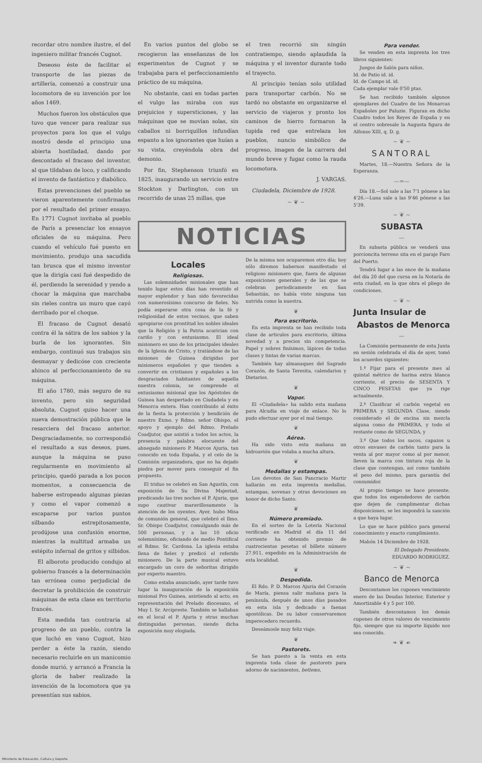recordar otro nombre ilustre, el del ingeniero militar francés Cugnot.
Deseoso éste de facilitar el transporte de las piezas de artillería, comenzó a construir una locomotora de su invención por los años 1469.
Muchos fueron los obstáculos que tuvo que vencer para realizar sus proyectos para los que el vulgo mostró desde el principio una abierta hostiladad, dando por descontado el fracaso del inventor, al que tildaban de loco, y calificando el invento de fantástico y diabólico.
Estas prevenciones del pueblo se vieron aparentemente confirmadas por el resultado del primer ensayo. En 1771 Cugnot invitaba al pueblo de París a presenciar los ensayos oficiales de su máquina. Pero cuando el vehículo fué puesto en movimiento, produjo una sacudida tan brusca que el mismo inventor que la dirigía casi fué despedido de él, perdiendo la serenidad y yendo a chocar la máquina que marchaba sin rieles contra un muro que cayó derribado por el choque.
El fracaso de Cugnot desató contra él la sátira de los sabios y la burla de los ignorantes. Sin embargo, continuó sus trabajos sin desmayar y dedicóse con creciente ahinco al perfeccionamiento de su máquina.
El año 1780, más seguro de su invento, pero sin seguridad absoluta, Cugnot quiso hacer una nueva demostración pública que le resarciera del fracaso anterior. Desgraciadamente, no correspondió el resultado a sus deseos, pues, aunque la máquina se puso regularmente en movimiento al principio, quedó parada a los pocos momentos, a consecuencia de haberse estropeado algunas piezas y como el vapor comenzó a escaparse por varios puntos silbando estrepitosamente, prodújose una confusión enorme, mientras la multitud armaba un estépito infernal de gritos y silbidos.
El alboroto producido condujo al gobierno francés a la determinación tan errónea como perjudicial de decretar la prohibición de construir máquinas de esta clase en territorio francés.
Esta medida tan contraria al progreso de un pueblo, contra la que luchó en vano Cugnot, hizo perder a éste la razón, siendo necesario recluirle en un manicomio donde murió, y arrancó a Francia la gloria de haber realizado la invención de la locomotora que ya presentían sus sabios.
En varios puntos del globo se recogieron las enseñanzas de los experimentos de Cugnot y se trabajaba para el perfeccionamiento práctico de su máquina,
No obstante, casi en todas partes el vulgo las miraba con sus prejuicios y supersticiones, y las máquinas que se movían solas, sin caballos ni borriquillos infundían espanto a los ignorantes que huían a su vista, creyéndola obra del demonio.
Por fin, Stephenson triunfó en 1825, inaugurando un servicio entre Stockton y Darlington, con un recorrido de unas 25 millas, que
el tren recorrió sin ningún contratiempo, siendo aplaudida la máquina y el inventor durante todo el trayecto.
Al principio tenían solo utilidad para transportar carbón. No se tardó no obstante en organizarse el servicio de viajeros y pronto los caminos de hierro formaron la tupida red que entrelaza los pueblos, nuncio simbólico de progreso, imagen de la carrera del mundo breve y fugaz como la rauda locomotora.
J. VARGAS.
Ciudadela, Diciembre de 1928.
~ ❦ ~
NOTICIAS
Locales
Religiosas.
Las solemnidades misionales que han tenido lugar estos días han revestido el mayor esplendor y han sido favorecidas con numerosísimo concurso de fieles. No podía esperarse otra cosa de la fé y religiosidad de estos vecinos, que saben apropiarse con prontitud los nobles ideales que la Religión y la Patria acarician con cariño y con entusiasmo. El ideal misionero es uno de los principales ideales de la Iglesia de Cristo, y tratándose de las misiones de Guinea dirigidas por misioneros españoles y que tienden a convertir en cristianos y españoles a los desgraciados habitantes de aquella nuestra colonia, se comprende el entusiasmo misional que los Apóstoles de Guinea han despertado en Ciudadela y en Menorca entera. Han contribuido al éxito de la fiesta la protección y bendición de nuestro Exmo. y Rdmo. señor Obispo, el apoyo y ejemplo del Rdmo. Prelado Coadjutor, que asistió a todos los actos, la presencia y palabra elocuente del abnegado misionero P. Marcos Ajuria, tan conocido en toda España, y el celo de la Comisión organizadora, que no ha dejado piedra por mover para conseguir el fin propuesto.
El triduo se celebró en San Agustín, con exposición de Su Divina Majestad, predicando las tres noches el P. Ajuria, que supo cautivar maravillosamente la atención de los oyentes. Ayer, hubo Misa de comunión general, que celebró el Ilmo. Sr. Obispo Coadjutor, comulgando más de 500 personas, y a las 10 oficio solemnísimo, oficiando de medio Pontifical el Rdmo. Sr. Cardona. La iglesia estaba llena de fieles y predicó el referido misionero. De la parte musical estuvo encargado un coro de señoritas dirigido por experto maestro.
Como estaba anunciado, ayer tarde tuvo lugar la inauguración de la exposición misional Pro Guinea, asistiendo al acto, en representación del Prelado diocesano, el Muy I. Sr. Arcipreste. También se hallaban en el local el P. Ajuria y otras muchas distinguidas personas, siendo dicha exposición muy elogiada.
De la misma nos ocuparemos otro día; hoy sólo diremos habernos manifestado el religioso misionero que, fuera de algunas exposiciones generales y de las que se celebran periodicamente en San Sebastián, no había visto ninguna tan nutrida como la nuestra.
❦
Para escritorio.
En esta imprenta se han recibido toda clase de articulos para escritorio, última novedad y a precios sin competencia. Papel y sobres finísimos, lápices de todas clases y tintas de varias marcas.
También hay almanaques del Sagrado Corazón, de Santa Teresita, calendarios y Dietarios.
❦
Vapor.
El «Ciudadela» ha salido esta mañana para Alcudia en viaje de enlace. No lo pudo efectuar ayer por el mal tiempo.
❦
Aérea.
Ha sido visto esta mañana un hidroavión que volaba a mucha altura.
❦
Medallas y estampas.
Los devotos de San Pancracio Martir hallarán en esta imprenta medallas, estampas, novenas y otras devociones en honor de dicho Santo.
❦
Número premiado.
En el sorteo de la Lotería Nacional verificado en Madrid el día 11 del corriente ha obtenido premio de cuatrocientas pesetas el billete número 27.911, expedido en la Administración de esta localidad.
❦
Despedida.
El Rdo. P. D. Marcos Ajuria del Corazón de María, piensa salir mañana para la península, después de unos días pasados en esta isla y dedicado a faenas apostólicas. De su labor conservaremos imperecedero recuerdo.
Deseámosle muy feliz viaje.
❦
Pastorets.
Se han puesto a la venta en esta imprenta toda clase de pastorets para adorno de nacimientos, betlems,
Para vender.
Se venden en esta imprenta los tres libros siguientes:
Juegos de Salón para niños.
Id. de Patio id. id.
Id. de Campo id. id.
Cada ejemplar vale 0'50 ptas.
Se han recibido también algunos ejemplares del Cuadro de los Monarcas Españoles por Paluzie. Figuran en dicho Cuadro todos los Reyes de España y en el centro sobresale la Augusta figura de Alfonso XIII, q. D. g.
~ ❦ ~
SANTORAL
Martes, 18.—Nuestra Señora de la Esperanza.
—=—
Día 18.—Sol sale a las 7'1 pónese a las 4'26.—Luna sale a las 9'46 pónese a las 5'39.
~ ❦ ~
SUBASTA
—
En subasta pública se venderá una porcioncita terreno sita en el paraje Faro del Puerto.
Tendrá lugar a las once de la mañana del día 20 del que cursa en la Notaría de esta ciudad, en la que obra el pliego de condiciones.
~ ❦ ~
Junta Insular de
Abastos de Menorca
—
La Comisión permanente de esta Junta en sesión celebrada el día de ayer, tomó los acuerdos siguientes:
1.º Fijar para el presente mes al quintal métrico de harina extra blanca corriente, el precio de SESENTA Y CINCO PESETAS que ya rige actualmente.
2.º Clasificar el carbón vegetal en PRIMERA y SEGUNDA Clase, siendo considerado el de encina sin mezcla alguna como de PRIMERA, y todo el restante como de SEGUNDA, y
3.º Que todos los sacos, capazos u otros envases de carbón tanto para la venta al por mayor como al por menor, lleven la marca con tintura roja de la clase que contengan, así como también el peso del mismo, para garantía del consumidor.
Al propio tiempo se hace presente, que todos los expendedores de carbón que dejen de cumplimentar dichas disposiciones, se les impondrá la sanción a que haya lugar.
Lo que se hace público para general conocimiento y exacto cumplimiento.
Mahón 14 Diciembre de 1928.
El Delegado Presidente,
EDUARDO RODRIGUEZ.
~ ❦ ~
Banco de Menorca
Descontamos los cupones vencimiento enero de las Deudas Interior, Exterior y Amortizable 4 y 5 por 100.
También descontamos los demás cupones de otros valores de vencimiento fijo, siempre que su importe líquido nos sea conocido.
❧ ❦ ☙
Ministerio de Educación, Cultura y Deporte